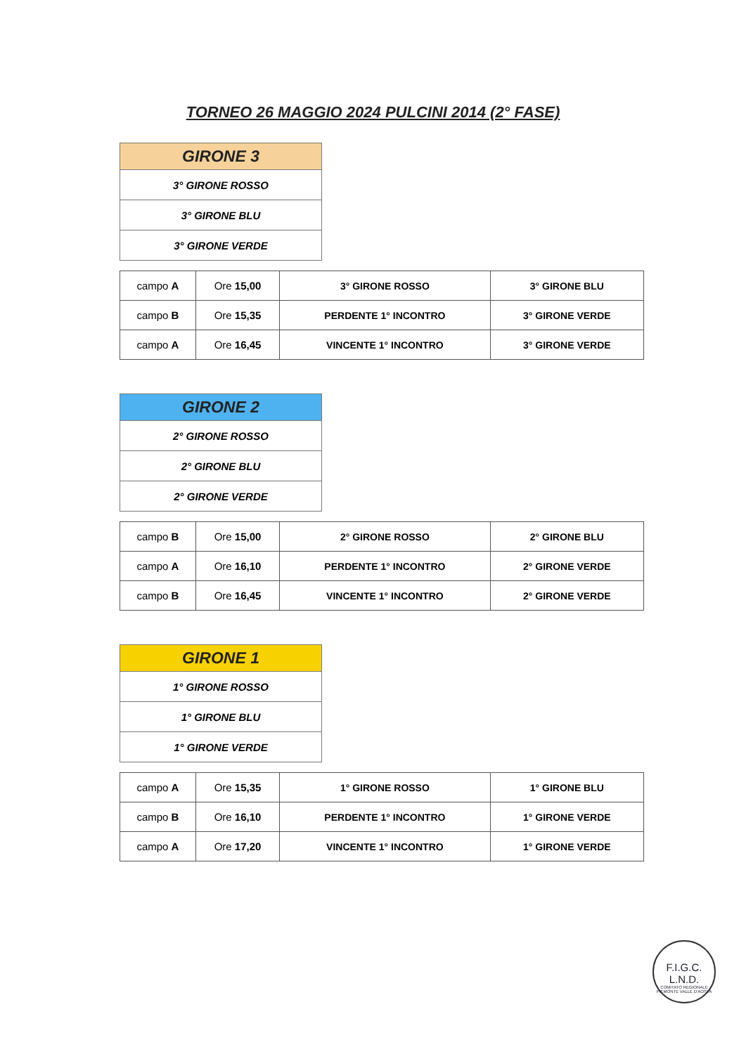TORNEO 26 MAGGIO 2024 PULCINI 2014 (2° FASE)
| GIRONE 3 |
| --- |
| 3° GIRONE ROSSO |
| 3° GIRONE BLU |
| 3° GIRONE VERDE |
| campo A | Ore 15,00 | 3° GIRONE ROSSO | 3° GIRONE BLU |
| campo B | Ore 15,35 | PERDENTE 1° INCONTRO | 3° GIRONE VERDE |
| campo A | Ore 16,45 | VINCENTE 1° INCONTRO | 3° GIRONE VERDE |
| GIRONE 2 |
| --- |
| 2° GIRONE ROSSO |
| 2° GIRONE BLU |
| 2° GIRONE VERDE |
| campo B | Ore 15,00 | 2° GIRONE ROSSO | 2° GIRONE BLU |
| campo A | Ore 16,10 | PERDENTE 1° INCONTRO | 2° GIRONE VERDE |
| campo B | Ore 16,45 | VINCENTE 1° INCONTRO | 2° GIRONE VERDE |
| GIRONE 1 |
| --- |
| 1° GIRONE ROSSO |
| 1° GIRONE BLU |
| 1° GIRONE VERDE |
| campo A | Ore 15,35 | 1° GIRONE ROSSO | 1° GIRONE BLU |
| campo B | Ore 16,10 | PERDENTE 1° INCONTRO | 1° GIRONE VERDE |
| campo A | Ore 17,20 | VINCENTE 1° INCONTRO | 1° GIRONE VERDE |
F.I.G.C.
L.N.D.
COMITATO REGIONALE PIEMONTE VALLE D'AOSTA